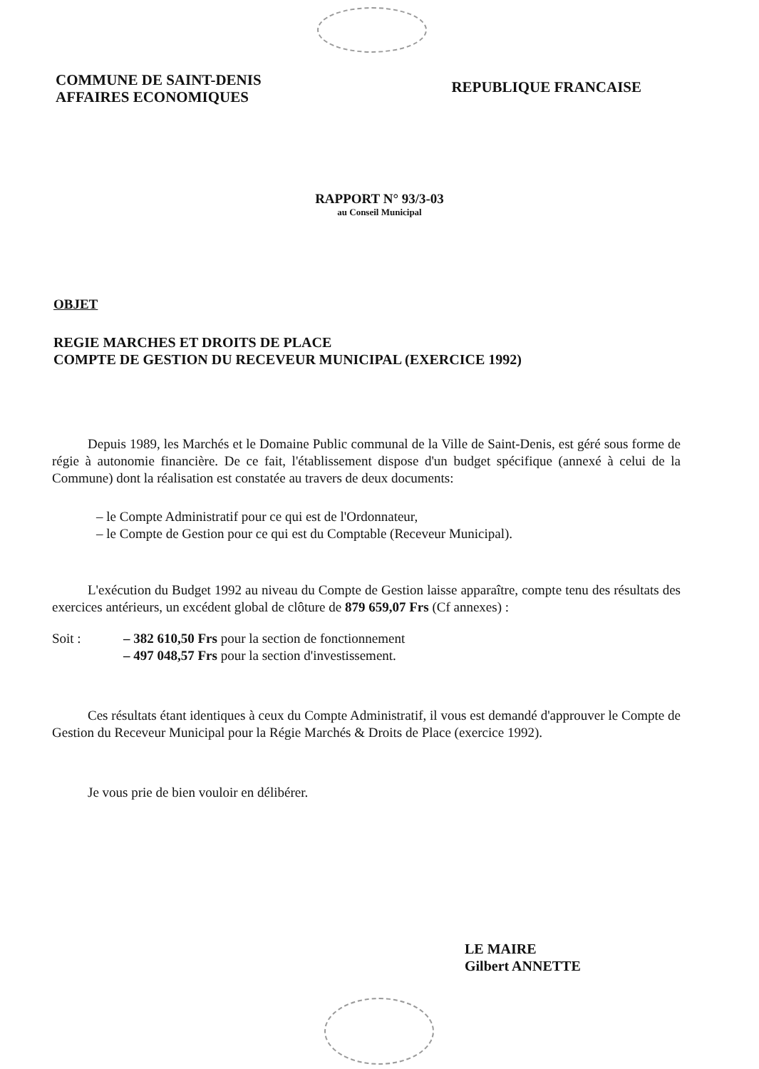COMMUNE DE SAINT-DENIS
AFFAIRES ECONOMIQUES
REPUBLIQUE FRANCAISE
RAPPORT N° 93/3-03
au Conseil Municipal
OBJET
REGIE MARCHES ET DROITS DE PLACE
COMPTE DE GESTION DU RECEVEUR MUNICIPAL (EXERCICE 1992)
Depuis 1989, les Marchés et le Domaine Public communal de la Ville de Saint-Denis, est géré sous forme de régie à autonomie financière. De ce fait, l'établissement dispose d'un budget spécifique (annexé à celui de la Commune) dont la réalisation est constatée au travers de deux documents:
– le Compte Administratif pour ce qui est de l'Ordonnateur,
– le Compte de Gestion pour ce qui est du Comptable (Receveur Municipal).
L'exécution du Budget 1992 au niveau du Compte de Gestion laisse apparaître, compte tenu des résultats des exercices antérieurs, un excédent global de clôture de 879 659,07 Frs (Cf annexes) :
Soit : – 382 610,50 Frs pour la section de fonctionnement
– 497 048,57 Frs pour la section d'investissement.
Ces résultats étant identiques à ceux du Compte Administratif, il vous est demandé d'approuver le Compte de Gestion du Receveur Municipal pour la Régie Marchés & Droits de Place (exercice 1992).
Je vous prie de bien vouloir en délibérer.
LE MAIRE
Gilbert ANNETTE